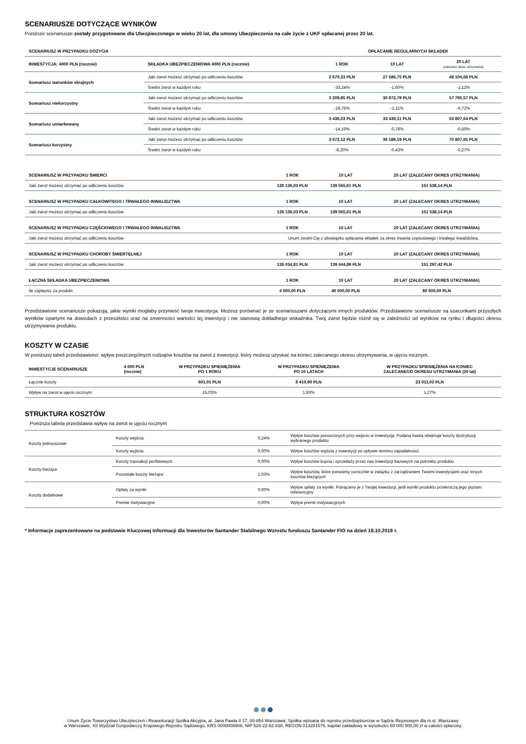SCENARIUSZE DOTYCZĄCE WYNIKÓW
Poniższe scenariusze zostały przygotowane dla Ubezpieczonego w wieku 20 lat, dla umowy Ubezpieczenia na całe życie z UKF opłacanej przez 20 lat.
| SCENARIUSZ W PRZYPADKU DOŻYCIA | | OPŁACANIE REGULARNYCH SKŁADEK | | |
| --- | --- | --- | --- | --- |
| INWESTYCJA: 4000 PLN (rocznie) | SKŁADKA UBEZPIECZENIOWA 4000 PLN (rocznie) | 1 ROK | 10 LAT | 20 LAT (zalecany okres utrzymania) |
| Scenariusz warunków skrajnych | Jaki zwrot możesz otrzymać po odliczeniu kosztów | 2 670,33 PLN | 27 586,75 PLN | 48 104,68 PLN |
| | Średni zwrot w każdym roku | -33,24% | -1,60% | -1,12% |
| Scenariusz niekorzystny | Jaki zwrot możesz otrzymać po odliczeniu kosztów | 3 209,85 PLN | 30 972,79 PLN | 57 795,57 PLN |
| | Średni zwrot w każdym roku | -19,75% | -1,11% | -0,72% |
| Scenariusz umiarkowany | Jaki zwrot możesz otrzymać po odliczeniu kosztów | 3 436,03 PLN | 33 430,11 PLN | 63 807,64 PLN |
| | Średni zwrot w każdym roku | -14,10% | -0,78% | -0,50% |
| Scenariusz korzystny | Jaki zwrot możesz otrzymać po odliczeniu kosztów | 3 672,12 PLN | 36 189,19 PLN | 70 807,65 PLN |
| | Średni zwrot w każdym roku | -8,20% | -0,43% | -0,27% |
| SCENARIUSZ W PRZYPADKU ŚMIERCI | 1 ROK | 10 LAT | 20 LAT (ZALECANY OKRES UTRZYMANIA) |
| --- | --- | --- | --- |
| Jaki zwrot możesz otrzymać po odliczeniu kosztów | 126 136,03 PLN | 139 565,61 PLN | 151 538,14 PLN |
| SCENARIUSZ W PRZYPADKU CAŁKOWITEGO I TRWAŁEGO INWALIDZTWA | 1 ROK | 10 LAT | 20 LAT (ZALECANY OKRES UTRZYMANIA) |
| Jaki zwrot możesz otrzymać po odliczeniu kosztów | 126 136,03 PLN | 139 565,61 PLN | 151 538,14 PLN |
| SCENARIUSZ W PRZYPADKU CZĘŚCIOWEGO I TRWAŁEGO INWALIDZTWA | 1 ROK | 10 LAT | 20 LAT (ZALECANY OKRES UTRZYMANIA) |
| Jaki zwrot możesz otrzymać po odliczeniu kosztów | Unum zwolni Cię z obowiązku opłacania składek za okres trwania częściowego i trwałego inwalidztwa. | | |
| SCENARIUSZ W PRZYPADKU CHOROBY ŚMIERTELNEJ | 1 ROK | 10 LAT | 20 LAT (ZALECANY OKRES UTRZYMANIA) |
| Jaki zwrot możesz otrzymać po odliczeniu kosztów | 126 034,81 PLN | 139 444,89 PLN | 151 297,42 PLN |
| ŁĄCZNA SKŁADKA UBEZPIECZENIOWA | 1 ROK | 10 LAT | 20 LAT (ZALECANY OKRES UTRZYMANIA) |
| Ile zapłacisz za produkt | 4 000,00 PLN | 40 000,00 PLN | 80 000,00 PLN |
Przedstawione scenariusze pokazują, jakie wyniki mogłaby przynieść twoja inwestycja. Możesz porównać je ze scenariuszami dotyczącymi innych produktów. Przedstawione scenariusze są szacunkami przyszłych wyników opartymi na dowodach z przeszłości oraz na zmienności wartości tej inwestycji i nie stanowią dokładnego wskaźnika. Twój zwrot będzie różnił się w zależności od wyników na rynku i długości okresu utrzymywania produktu.
KOSZTY W CZASIE
W poniższej tabeli przedstawiono: wpływ poszczególnych rodzajów kosztów na zwrot z inwestycji, który możesz uzyskać na koniec zalecanego okresu utrzymywania, w ujęciu rocznym.
| INWESTYCJE SCENARIUSZE | 4 000 PLN (rocznie) | W PRZYPADKU SPIENIĘŻENIA PO 1 ROKU | W PRZYPADKU SPIENIĘŻENIA PO 10 LATACH | W PRZYPADKU SPIENIĘŻENIA NA KONIEC ZALECANEGO OKRESU UTRZYMANIA (20 lat) |
| --- | --- | --- | --- | --- |
| Łącznie koszty | | 601,01 PLN | 8 410,90 PLN | 23 011,03 PLN |
| Wpływ na zwrot w ujęciu rocznym | | 15,03% | 1,93% | 1,27% |
STRUKTURA KOSZTÓW
Poniższa tabela przedstawia wpływ na zwrot w ujęciu rocznym
| Koszty jednorazowe | Koszty wejścia | 0,24% | Wpływ kosztów ponoszonych przy wejściu w inwestycję. Podana kwota obejmuje koszty dystrybucji wybranego produktu |
| | Koszty wyjścia | 0,00% | Wpływ kosztów wyjścia z inwestycji po upływie terminu zapadalności |
| Koszty bieżące | Koszty transakcji portfelowych | 0,00% | Wpływ kosztów kupna i sprzedaży przez nas inwestycji bazowych na potrzeby produktu |
| | Pozostałe koszty bieżące | 1,03% | Wpływ kosztów, które ponosimy corocznie w związku z zarządzaniem Twoimi inwestycjami oraz innych kosztów bieżących |
| Koszty dodatkowe | Opłaty za wyniki | 0,00% | Wpływ opłaty za wyniki. Potrącamy je z Twojej inwestycji, jeśli wyniki produktu przekroczą jego poziom referencyjny |
| | Premie motywacyjne | 0,00% | Wpływ premii motywacyjnych |
* Informacje zaprezentowane na podstawie Kluczowej Informacji dla Inwestorów Santander Stabilnego Wzrostu funduszu Santander FIO na dzień 18.10.2018 r.
Unum Życie Towarzystwo Ubezpieczeń i Reasekuracji Spółka Akcyjna, al. Jana Pawła II 17, 00-854 Warszawa, Spółka wpisana do rejestru przedsiębiorców w Sądzie Rejonowym dla m.st. Warszawy
w Warszawie, XII Wydział Gospodarczy Krajowego Rejestru Sądowego, KRS 0000008906, NIP 526-22-62-838, REGON 013281575, kapitał zakładowy w wysokości 60 000 000,00 zł w całości opłacony.